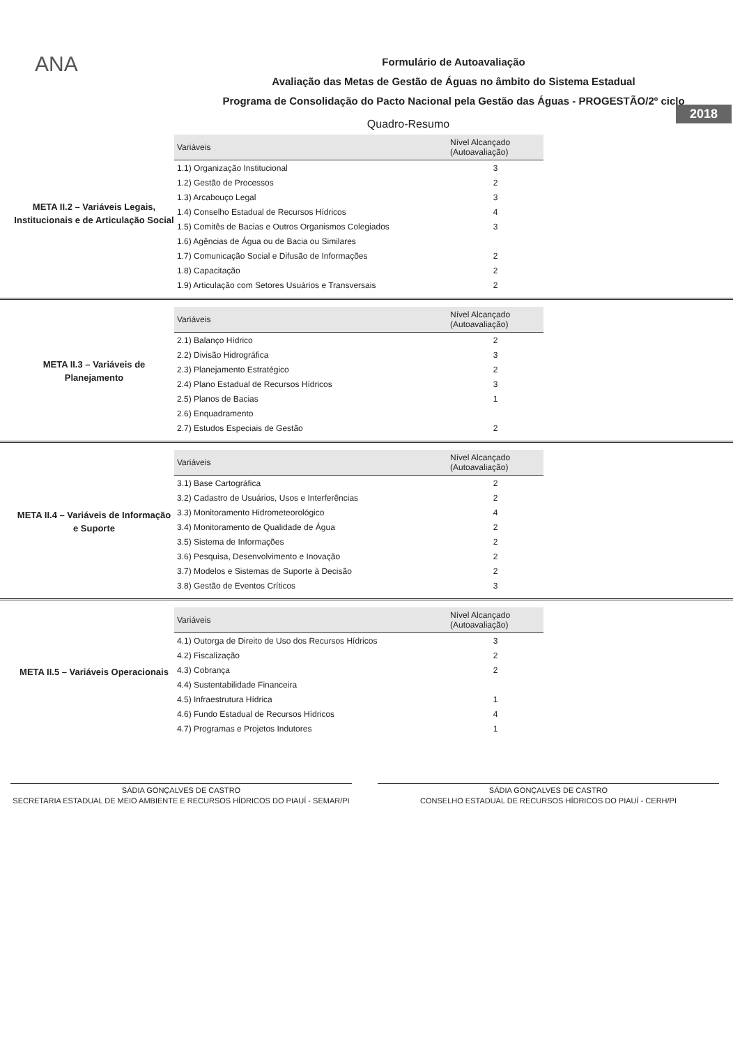ANA
Formulário de Autoavaliação
Avaliação das Metas de Gestão de Águas no âmbito do Sistema Estadual
Programa de Consolidação do Pacto Nacional pela Gestão das Águas - PROGESTÃO/2º ciclo
2018
Quadro-Resumo
META II.2 – Variáveis Legais, Institucionais e de Articulação Social
| Variáveis | Nível Alcançado (Autoavaliação) |
| --- | --- |
| 1.1) Organização Institucional | 3 |
| 1.2) Gestão de Processos | 2 |
| 1.3) Arcabouço Legal | 3 |
| 1.4) Conselho Estadual de Recursos Hídricos | 4 |
| 1.5) Comitês de Bacias e Outros Organismos Colegiados | 3 |
| 1.6) Agências de Água ou de Bacia ou Similares | |
| 1.7) Comunicação Social e Difusão de Informações | 2 |
| 1.8) Capacitação | 2 |
| 1.9) Articulação com Setores Usuários e Transversais | 2 |
META II.3 – Variáveis de Planejamento
| Variáveis | Nível Alcançado (Autoavaliação) |
| --- | --- |
| 2.1) Balanço Hídrico | 2 |
| 2.2) Divisão Hidrográfica | 3 |
| 2.3) Planejamento Estratégico | 2 |
| 2.4) Plano Estadual de Recursos Hídricos | 3 |
| 2.5) Planos de Bacias | 1 |
| 2.6) Enquadramento | |
| 2.7) Estudos Especiais de Gestão | 2 |
META II.4 – Variáveis de Informação e Suporte
| Variáveis | Nível Alcançado (Autoavaliação) |
| --- | --- |
| 3.1) Base Cartográfica | 2 |
| 3.2) Cadastro de Usuários, Usos e Interferências | 2 |
| 3.3) Monitoramento Hidrometeorológico | 4 |
| 3.4) Monitoramento de Qualidade de Água | 2 |
| 3.5) Sistema de Informações | 2 |
| 3.6) Pesquisa, Desenvolvimento e Inovação | 2 |
| 3.7) Modelos e Sistemas de Suporte à Decisão | 2 |
| 3.8) Gestão de Eventos Críticos | 3 |
META II.5 – Variáveis Operacionais
| Variáveis | Nível Alcançado (Autoavaliação) |
| --- | --- |
| 4.1) Outorga de Direito de Uso dos Recursos Hídricos | 3 |
| 4.2) Fiscalização | 2 |
| 4.3) Cobrança | 2 |
| 4.4) Sustentabilidade Financeira | |
| 4.5) Infraestrutura Hídrica | 1 |
| 4.6) Fundo Estadual de Recursos Hídricos | 4 |
| 4.7) Programas e Projetos Indutores | 1 |
SÁDIA GONÇALVES DE CASTRO
SECRETARIA ESTADUAL DE MEIO AMBIENTE E RECURSOS HÍDRICOS DO PIAUÍ - SEMAR/PI
SÁDIA GONÇALVES DE CASTRO
CONSELHO ESTADUAL DE RECURSOS HÍDRICOS DO PIAUÍ - CERH/PI